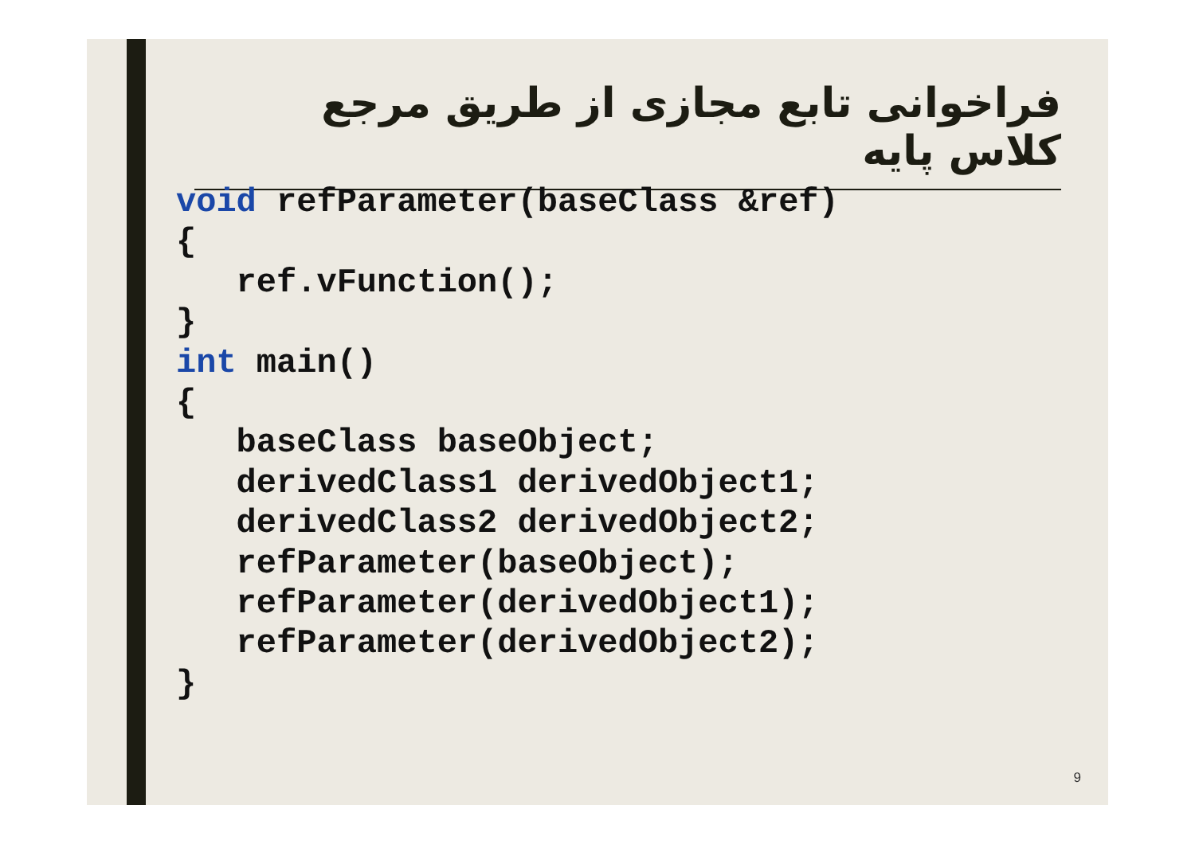فراخوانی تابع مجازی از طریق مرجع کلاس پایه
void refParameter(baseClass &ref)
{
   ref.vFunction();
}
int main()
{
   baseClass baseObject;
   derivedClass1 derivedObject1;
   derivedClass2 derivedObject2;
   refParameter(baseObject);
   refParameter(derivedObject1);
   refParameter(derivedObject2);
}
9